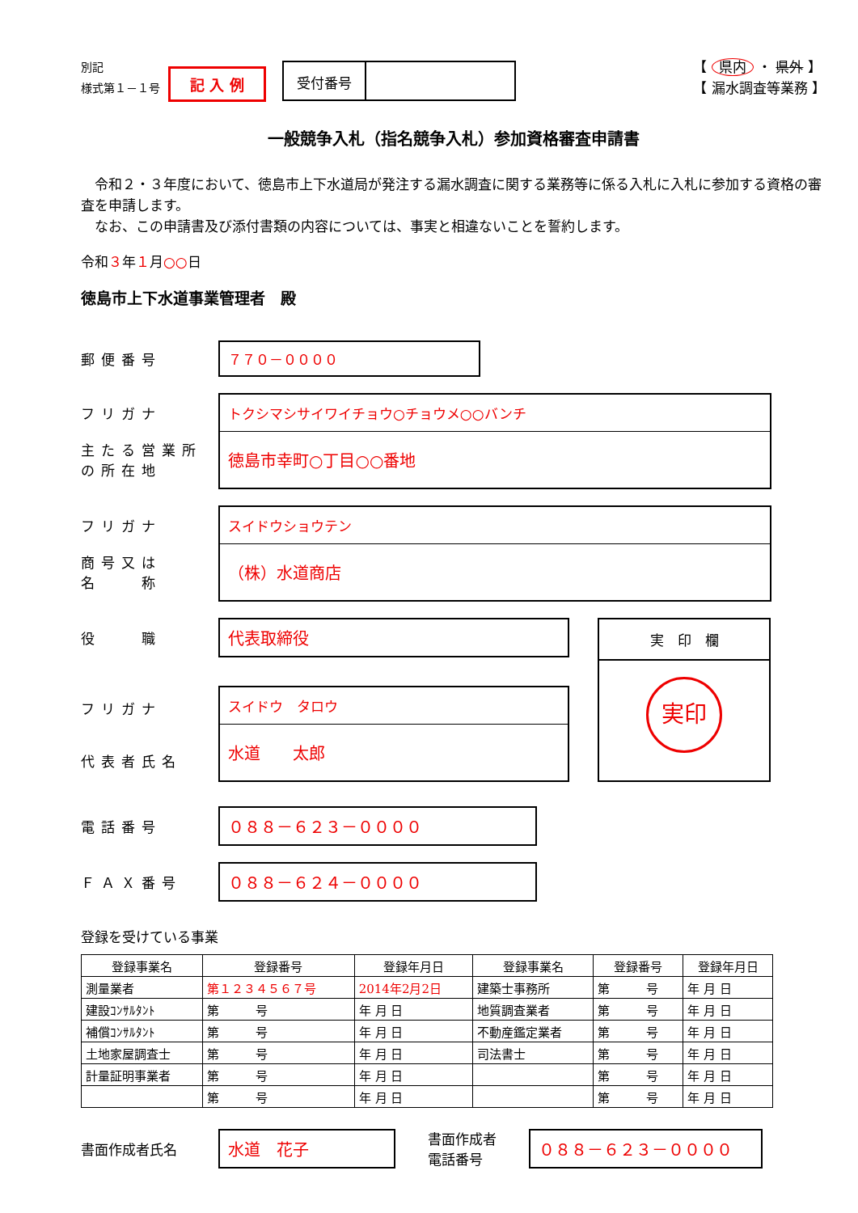別記
様式第１－１号
記 入 例
受付番号
【 県内 ・ 県外 】
【 漏水調査等業務 】
一般競争入札（指名競争入札）参加資格審査申請書
　令和２・３年度において、徳島市上下水道局が発注する漏水調査に関する業務等に係る入札に入札に参加する資格の審査を申請します。
　なお、この申請書及び添付書類の内容については、事実と相違ないことを誓約します。
令和３年１月○○日
徳島市上下水道事業管理者　殿
郵便番号
７７０－００００
フリガナ
主たる営業所
の所在地
トクシマシサイワイチョウ○チョウメ○○バンチ
徳島市幸町○丁目○○番地
フリガナ
商号又は
名　　称
スイドウショウテン
（株）水道商店
役　　職
代表取締役
フリガナ
代表者氏名
スイドウ　タロウ
水道　　太郎
実　印　欄
実印
電話番号
０８８－６２３－００００
ＦＡＸ番号
０８８－６２４－００００
登録を受けている事業
| 登録事業名 | 登録番号 | 登録年月日 | 登録事業名 | 登録番号 | 登録年月日 |
| --- | --- | --- | --- | --- | --- |
| 測量業者 | 第１２３４５６７号 | 2014年2月2日 | 建築士事務所 | 第 号 | 年 月 日 |
| 建設ｺﾝｻﾙﾀﾝﾄ | 第 号 | 年 月 日 | 地質調査業者 | 第 号 | 年 月 日 |
| 補償ｺﾝｻﾙﾀﾝﾄ | 第 号 | 年 月 日 | 不動産鑑定業者 | 第 号 | 年 月 日 |
| 土地家屋調査士 | 第 号 | 年 月 日 | 司法書士 | 第 号 | 年 月 日 |
| 計量証明事業者 | 第 号 | 年 月 日 | | 第 号 | 年 月 日 |
| | 第 号 | 年 月 日 | | 第 号 | 年 月 日 |
書面作成者氏名
水道　花子
書面作成者
電話番号
０８８－６２３－００００